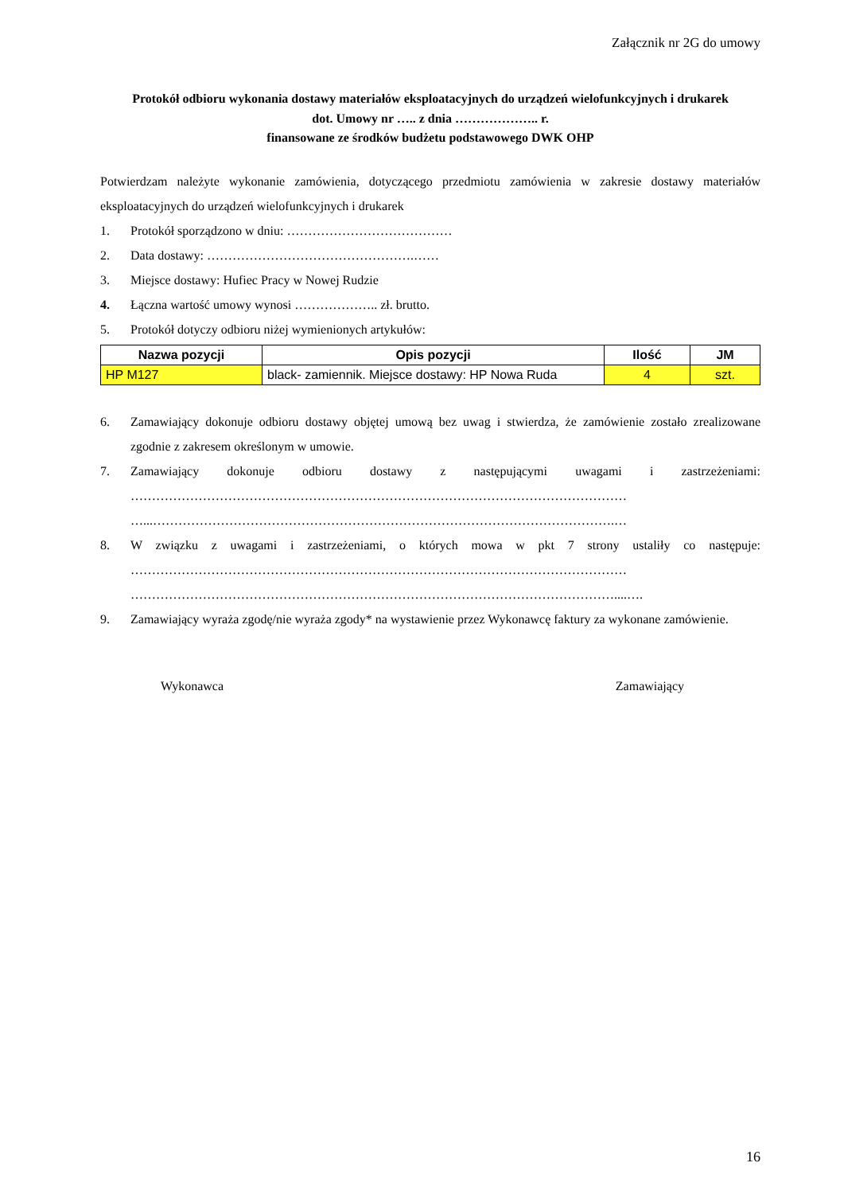Załącznik nr 2G do umowy
Protokół odbioru wykonania dostawy materiałów eksploatacyjnych do urządzeń wielofunkcyjnych i drukarek
dot. Umowy nr ….. z dnia ……………….. r.
finansowane ze środków budżetu podstawowego DWK OHP
Potwierdzam należyte wykonanie zamówienia, dotyczącego przedmiotu zamówienia w zakresie dostawy materiałów eksploatacyjnych do urządzeń wielofunkcyjnych i drukarek
1. Protokół sporządzono w dniu: …………………………………
2. Data dostawy: ………………………………………….……
3. Miejsce dostawy: Hufiec Pracy w Nowej Rudzie
4. Łączna wartość umowy wynosi ……………….. zł. brutto.
5. Protokół dotyczy odbioru niżej wymienionych artykułów:
| Nazwa pozycji | Opis pozycji | Ilość | JM |
| --- | --- | --- | --- |
| HP M127 | black- zamiennik. Miejsce dostawy: HP Nowa Ruda | 4 | szt. |
6. Zamawiający dokonuje odbioru dostawy objętej umową bez uwag i stwierdza, że zamówienie zostało zrealizowane zgodnie z zakresem określonym w umowie.
7. Zamawiający dokonuje odbioru dostawy z następującymi uwagami i zastrzeżeniami: ……………………………………………………………………………………………………… …...……………………………………………………………………………………………….…
8. W związku z uwagami i zastrzeżeniami, o których mowa w pkt 7 strony ustaliły co następuje: ……………………………………………………………………………………………………… ……………………………………………………………………………………………………....….
9. Zamawiający wyraża zgodę/nie wyraża zgody* na wystawienie przez Wykonawcę faktury za wykonane zamówienie.
Wykonawca Zamawiający
16